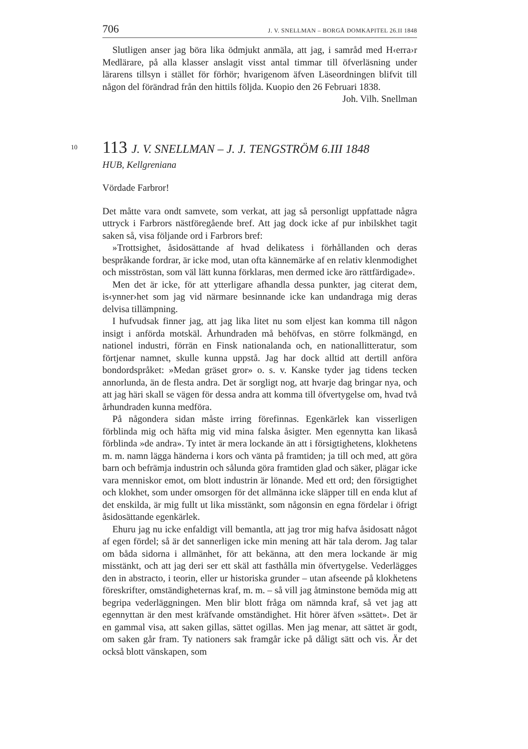706 J. V. SNELLMAN – BORGÅ DOMKAPITEL 26.II 1848
Slutligen anser jag böra lika ödmjukt anmäla, att jag, i samråd med H‹erra›r Medlärare, på alla klasser anslagit visst antal timmar till öfverläsning under lärarens tillsyn i stället för förhör; hvarigenom äfven Läseordningen blifvit till någon del förändrad från den hittils följda. Kuopio den 26 Februari 1838.
Joh. Vilh. Snellman
10
113 J. V. SNELLMAN – J. J. TENGSTRÖM 6.III 1848
HUB, Kellgreniana
Vördade Farbror!
Det måtte vara ondt samvete, som verkat, att jag så personligt uppfattade några uttryck i Farbrors nästföregående bref. Att jag dock icke af pur inbilskhet tagit saken så, visa följande ord i Farbrors bref:
»Trottsighet, åsidosättande af hvad delikatess i förhållanden och deras bespråkande fordrar, är icke mod, utan ofta kännemärke af en relativ klenmodighet och misströstan, som väl lätt kunna förklaras, men dermed icke äro rättfärdigade».
Men det är icke, för att ytterligare afhandla dessa punkter, jag citerat dem, is‹ynner›het som jag vid närmare besinnande icke kan undandraga mig deras delvisa tillämpning.
I hufvudsak finner jag, att jag lika litet nu som eljest kan komma till någon insigt i anförda motskäl. Århundraden må behöfvas, en större folkmängd, en nationel industri, förrän en Finsk nationalanda och, en nationallitteratur, som förtjenar namnet, skulle kunna uppstå. Jag har dock alltid att dertill anföra bondordspråket: »Medan gräset gror» o. s. v. Kanske tyder jag tidens tecken annorlunda, än de flesta andra. Det är sorgligt nog, att hvarje dag bringar nya, och att jag häri skall se vägen för dessa andra att komma till öfvertygelse om, hvad två århundraden kunna medföra.
På någondera sidan måste irring förefinnas. Egenkärlek kan visserligen förblinda mig och häfta mig vid mina falska åsigter. Men egennytta kan likaså förblinda »de andra». Ty intet är mera lockande än att i försigtighetens, klokhetens m. m. namn lägga händerna i kors och vänta på framtiden; ja till och med, att göra barn och befrämja industrin och sålunda göra framtiden glad och säker, plägar icke vara menniskor emot, om blott industrin är lönande. Med ett ord; den försigtighet och klokhet, som under omsorgen för det allmänna icke släpper till en enda klut af det enskilda, är mig fullt ut lika misstänkt, som någonsin en egna fördelar i öfrigt åsidosättande egenkärlek.
Ehuru jag nu icke enfaldigt vill bemantla, att jag tror mig hafva åsidosatt något af egen fördel; så är det sannerligen icke min mening att här tala derom. Jag talar om båda sidorna i allmänhet, för att bekänna, att den mera lockande är mig misstänkt, och att jag deri ser ett skäl att fasthålla min öfvertygelse. Vederlägges den in abstracto, i teorin, eller ur historiska grunder – utan afseende på klokhetens föreskrifter, omständigheternas kraf, m. m. – så vill jag åtminstone bemöda mig att begripa vederläggningen. Men blir blott fråga om nämnda kraf, så vet jag att egennyttan är den mest kräfvande omständighet. Hit hörer äfven »sättet». Det är en gammal visa, att saken gillas, sättet ogillas. Men jag menar, att sättet är godt, om saken går fram. Ty nationers sak framgår icke på dåligt sätt och vis. Är det också blott vänskapen, som